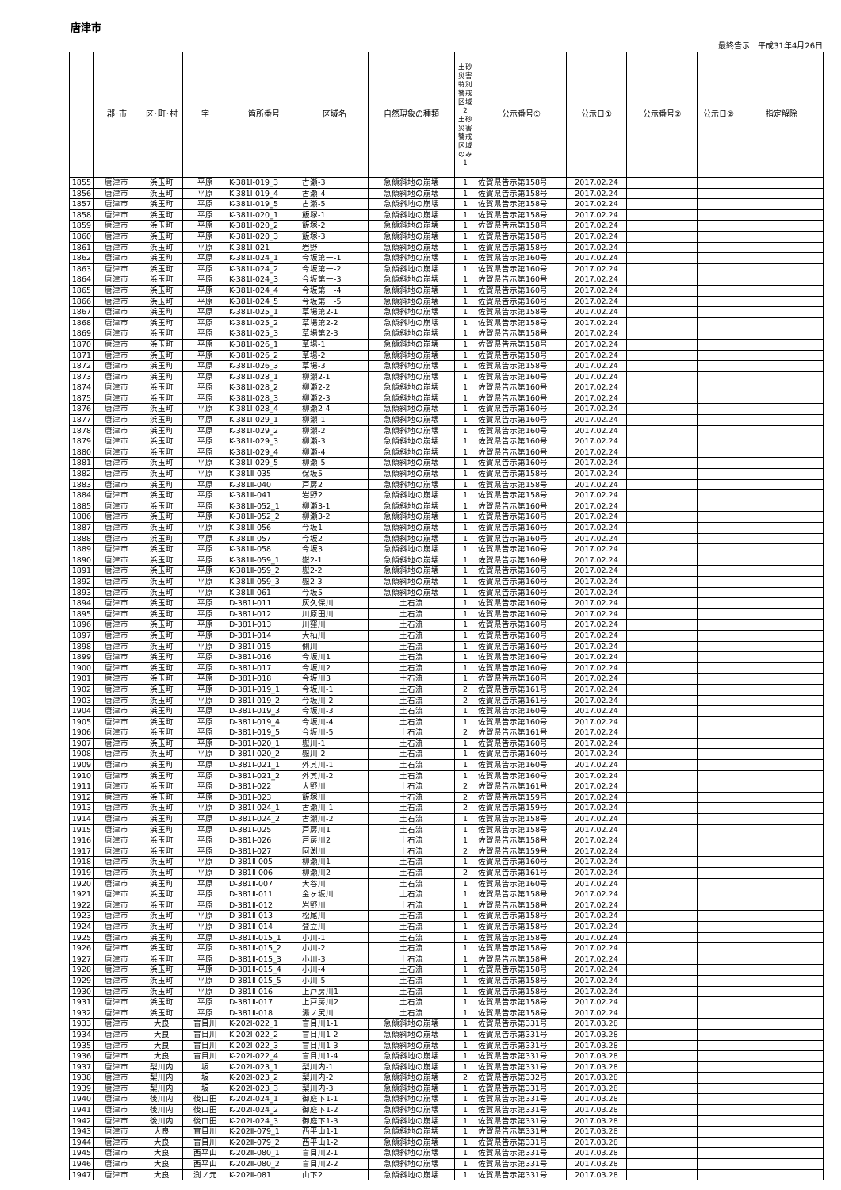唐津市
最終告示　平成31年4月26日
| | 郡･市 | 区･町･村 | 字 | 箇所番号 | 区域名 | 自然現象の種類 | 土砂災害特別警戒区域 2 土砂災害警戒区域のみ 1 | 公示番号① | 公示日① | 公示番号② | 公示日② | 指定解除 |
| --- | --- | --- | --- | --- | --- | --- | --- | --- | --- | --- | --- | --- |
| 1855 | 唐津市 | 浜玉町 | 平原 | K-381Ⅰ-019_3 | 古瀬-3 | 急傾斜地の崩壊 | 1 | 佐賀県告示第158号 | 2017.02.24 | | | |
| 1856 | 唐津市 | 浜玉町 | 平原 | K-381Ⅰ-019_4 | 古瀬-4 | 急傾斜地の崩壊 | 1 | 佐賀県告示第158号 | 2017.02.24 | | | |
| 1857 | 唐津市 | 浜玉町 | 平原 | K-381Ⅰ-019_5 | 古瀬-5 | 急傾斜地の崩壊 | 1 | 佐賀県告示第158号 | 2017.02.24 | | | |
| 1858 | 唐津市 | 浜玉町 | 平原 | K-381Ⅰ-020_1 | 飯塚-1 | 急傾斜地の崩壊 | 1 | 佐賀県告示第158号 | 2017.02.24 | | | |
| 1859 | 唐津市 | 浜玉町 | 平原 | K-381Ⅰ-020_2 | 飯塚-2 | 急傾斜地の崩壊 | 1 | 佐賀県告示第158号 | 2017.02.24 | | | |
| 1860 | 唐津市 | 浜玉町 | 平原 | K-381Ⅰ-020_3 | 飯塚-3 | 急傾斜地の崩壊 | 1 | 佐賀県告示第158号 | 2017.02.24 | | | |
| 1861 | 唐津市 | 浜玉町 | 平原 | K-381Ⅰ-021 | 岩野 | 急傾斜地の崩壊 | 1 | 佐賀県告示第158号 | 2017.02.24 | | | |
| 1862 | 唐津市 | 浜玉町 | 平原 | K-381Ⅰ-024_1 | 今坂第一-1 | 急傾斜地の崩壊 | 1 | 佐賀県告示第160号 | 2017.02.24 | | | |
| 1863 | 唐津市 | 浜玉町 | 平原 | K-381Ⅰ-024_2 | 今坂第一-2 | 急傾斜地の崩壊 | 1 | 佐賀県告示第160号 | 2017.02.24 | | | |
| 1864 | 唐津市 | 浜玉町 | 平原 | K-381Ⅰ-024_3 | 今坂第一-3 | 急傾斜地の崩壊 | 1 | 佐賀県告示第160号 | 2017.02.24 | | | |
| 1865 | 唐津市 | 浜玉町 | 平原 | K-381Ⅰ-024_4 | 今坂第一-4 | 急傾斜地の崩壊 | 1 | 佐賀県告示第160号 | 2017.02.24 | | | |
| 1866 | 唐津市 | 浜玉町 | 平原 | K-381Ⅰ-024_5 | 今坂第一-5 | 急傾斜地の崩壊 | 1 | 佐賀県告示第160号 | 2017.02.24 | | | |
| 1867 | 唐津市 | 浜玉町 | 平原 | K-381Ⅰ-025_1 | 草場第2-1 | 急傾斜地の崩壊 | 1 | 佐賀県告示第158号 | 2017.02.24 | | | |
| 1868 | 唐津市 | 浜玉町 | 平原 | K-381Ⅰ-025_2 | 草場第2-2 | 急傾斜地の崩壊 | 1 | 佐賀県告示第158号 | 2017.02.24 | | | |
| 1869 | 唐津市 | 浜玉町 | 平原 | K-381Ⅰ-025_3 | 草場第2-3 | 急傾斜地の崩壊 | 1 | 佐賀県告示第158号 | 2017.02.24 | | | |
| 1870 | 唐津市 | 浜玉町 | 平原 | K-381Ⅰ-026_1 | 草場-1 | 急傾斜地の崩壊 | 1 | 佐賀県告示第158号 | 2017.02.24 | | | |
| 1871 | 唐津市 | 浜玉町 | 平原 | K-381Ⅰ-026_2 | 草場-2 | 急傾斜地の崩壊 | 1 | 佐賀県告示第158号 | 2017.02.24 | | | |
| 1872 | 唐津市 | 浜玉町 | 平原 | K-381Ⅰ-026_3 | 草場-3 | 急傾斜地の崩壊 | 1 | 佐賀県告示第158号 | 2017.02.24 | | | |
| 1873 | 唐津市 | 浜玉町 | 平原 | K-381Ⅰ-028_1 | 柳瀬2-1 | 急傾斜地の崩壊 | 1 | 佐賀県告示第160号 | 2017.02.24 | | | |
| 1874 | 唐津市 | 浜玉町 | 平原 | K-381Ⅰ-028_2 | 柳瀬2-2 | 急傾斜地の崩壊 | 1 | 佐賀県告示第160号 | 2017.02.24 | | | |
| 1875 | 唐津市 | 浜玉町 | 平原 | K-381Ⅰ-028_3 | 柳瀬2-3 | 急傾斜地の崩壊 | 1 | 佐賀県告示第160号 | 2017.02.24 | | | |
| 1876 | 唐津市 | 浜玉町 | 平原 | K-381Ⅰ-028_4 | 柳瀬2-4 | 急傾斜地の崩壊 | 1 | 佐賀県告示第160号 | 2017.02.24 | | | |
| 1877 | 唐津市 | 浜玉町 | 平原 | K-381Ⅰ-029_1 | 柳瀬-1 | 急傾斜地の崩壊 | 1 | 佐賀県告示第160号 | 2017.02.24 | | | |
| 1878 | 唐津市 | 浜玉町 | 平原 | K-381Ⅰ-029_2 | 柳瀬-2 | 急傾斜地の崩壊 | 1 | 佐賀県告示第160号 | 2017.02.24 | | | |
| 1879 | 唐津市 | 浜玉町 | 平原 | K-381Ⅰ-029_3 | 柳瀬-3 | 急傾斜地の崩壊 | 1 | 佐賀県告示第160号 | 2017.02.24 | | | |
| 1880 | 唐津市 | 浜玉町 | 平原 | K-381Ⅰ-029_4 | 柳瀬-4 | 急傾斜地の崩壊 | 1 | 佐賀県告示第160号 | 2017.02.24 | | | |
| 1881 | 唐津市 | 浜玉町 | 平原 | K-381Ⅰ-029_5 | 柳瀬-5 | 急傾斜地の崩壊 | 1 | 佐賀県告示第160号 | 2017.02.24 | | | |
| 1882 | 唐津市 | 浜玉町 | 平原 | K-381Ⅱ-035 | 保坂5 | 急傾斜地の崩壊 | 1 | 佐賀県告示第158号 | 2017.02.24 | | | |
| 1883 | 唐津市 | 浜玉町 | 平原 | K-381Ⅱ-040 | 戸房2 | 急傾斜地の崩壊 | 1 | 佐賀県告示第158号 | 2017.02.24 | | | |
| 1884 | 唐津市 | 浜玉町 | 平原 | K-381Ⅱ-041 | 岩野2 | 急傾斜地の崩壊 | 1 | 佐賀県告示第158号 | 2017.02.24 | | | |
| 1885 | 唐津市 | 浜玉町 | 平原 | K-381Ⅱ-052_1 | 柳瀬3-1 | 急傾斜地の崩壊 | 1 | 佐賀県告示第160号 | 2017.02.24 | | | |
| 1886 | 唐津市 | 浜玉町 | 平原 | K-381Ⅱ-052_2 | 柳瀬3-2 | 急傾斜地の崩壊 | 1 | 佐賀県告示第160号 | 2017.02.24 | | | |
| 1887 | 唐津市 | 浜玉町 | 平原 | K-381Ⅱ-056 | 今坂1 | 急傾斜地の崩壊 | 1 | 佐賀県告示第160号 | 2017.02.24 | | | |
| 1888 | 唐津市 | 浜玉町 | 平原 | K-381Ⅱ-057 | 今坂2 | 急傾斜地の崩壊 | 1 | 佐賀県告示第160号 | 2017.02.24 | | | |
| 1889 | 唐津市 | 浜玉町 | 平原 | K-381Ⅱ-058 | 今坂3 | 急傾斜地の崩壊 | 1 | 佐賀県告示第160号 | 2017.02.24 | | | |
| 1890 | 唐津市 | 浜玉町 | 平原 | K-381Ⅱ-059_1 | 嶽2-1 | 急傾斜地の崩壊 | 1 | 佐賀県告示第160号 | 2017.02.24 | | | |
| 1891 | 唐津市 | 浜玉町 | 平原 | K-381Ⅱ-059_2 | 嶽2-2 | 急傾斜地の崩壊 | 1 | 佐賀県告示第160号 | 2017.02.24 | | | |
| 1892 | 唐津市 | 浜玉町 | 平原 | K-381Ⅱ-059_3 | 嶽2-3 | 急傾斜地の崩壊 | 1 | 佐賀県告示第160号 | 2017.02.24 | | | |
| 1893 | 唐津市 | 浜玉町 | 平原 | K-381Ⅱ-061 | 今坂5 | 急傾斜地の崩壊 | 1 | 佐賀県告示第160号 | 2017.02.24 | | | |
| 1894 | 唐津市 | 浜玉町 | 平原 | D-381Ⅰ-011 | 灰久保川 | 土石流 | 1 | 佐賀県告示第160号 | 2017.02.24 | | | |
| 1895 | 唐津市 | 浜玉町 | 平原 | D-381Ⅰ-012 | 川原田川 | 土石流 | 1 | 佐賀県告示第160号 | 2017.02.24 | | | |
| 1896 | 唐津市 | 浜玉町 | 平原 | D-381Ⅰ-013 | 川窪川 | 土石流 | 1 | 佐賀県告示第160号 | 2017.02.24 | | | |
| 1897 | 唐津市 | 浜玉町 | 平原 | D-381Ⅰ-014 | 大杣川 | 土石流 | 1 | 佐賀県告示第160号 | 2017.02.24 | | | |
| 1898 | 唐津市 | 浜玉町 | 平原 | D-381Ⅰ-015 | 側川 | 土石流 | 1 | 佐賀県告示第160号 | 2017.02.24 | | | |
| 1899 | 唐津市 | 浜玉町 | 平原 | D-381Ⅰ-016 | 今坂川1 | 土石流 | 1 | 佐賀県告示第160号 | 2017.02.24 | | | |
| 1900 | 唐津市 | 浜玉町 | 平原 | D-381Ⅰ-017 | 今坂川2 | 土石流 | 1 | 佐賀県告示第160号 | 2017.02.24 | | | |
| 1901 | 唐津市 | 浜玉町 | 平原 | D-381Ⅰ-018 | 今坂川3 | 土石流 | 1 | 佐賀県告示第160号 | 2017.02.24 | | | |
| 1902 | 唐津市 | 浜玉町 | 平原 | D-381Ⅰ-019_1 | 今坂川-1 | 土石流 | 2 | 佐賀県告示第161号 | 2017.02.24 | | | |
| 1903 | 唐津市 | 浜玉町 | 平原 | D-381Ⅰ-019_2 | 今坂川-2 | 土石流 | 2 | 佐賀県告示第161号 | 2017.02.24 | | | |
| 1904 | 唐津市 | 浜玉町 | 平原 | D-381Ⅰ-019_3 | 今坂川-3 | 土石流 | 1 | 佐賀県告示第160号 | 2017.02.24 | | | |
| 1905 | 唐津市 | 浜玉町 | 平原 | D-381Ⅰ-019_4 | 今坂川-4 | 土石流 | 1 | 佐賀県告示第160号 | 2017.02.24 | | | |
| 1906 | 唐津市 | 浜玉町 | 平原 | D-381Ⅰ-019_5 | 今坂川-5 | 土石流 | 2 | 佐賀県告示第161号 | 2017.02.24 | | | |
| 1907 | 唐津市 | 浜玉町 | 平原 | D-381Ⅰ-020_1 | 嶽川-1 | 土石流 | 1 | 佐賀県告示第160号 | 2017.02.24 | | | |
| 1908 | 唐津市 | 浜玉町 | 平原 | D-381Ⅰ-020_2 | 嶽川-2 | 土石流 | 1 | 佐賀県告示第160号 | 2017.02.24 | | | |
| 1909 | 唐津市 | 浜玉町 | 平原 | D-381Ⅰ-021_1 | 外其川-1 | 土石流 | 1 | 佐賀県告示第160号 | 2017.02.24 | | | |
| 1910 | 唐津市 | 浜玉町 | 平原 | D-381Ⅰ-021_2 | 外其川-2 | 土石流 | 1 | 佐賀県告示第160号 | 2017.02.24 | | | |
| 1911 | 唐津市 | 浜玉町 | 平原 | D-381Ⅰ-022 | 大野川 | 土石流 | 2 | 佐賀県告示第161号 | 2017.02.24 | | | |
| 1912 | 唐津市 | 浜玉町 | 平原 | D-381Ⅰ-023 | 飯塚川 | 土石流 | 2 | 佐賀県告示第159号 | 2017.02.24 | | | |
| 1913 | 唐津市 | 浜玉町 | 平原 | D-381Ⅰ-024_1 | 古瀬川-1 | 土石流 | 2 | 佐賀県告示第159号 | 2017.02.24 | | | |
| 1914 | 唐津市 | 浜玉町 | 平原 | D-381Ⅰ-024_2 | 古瀬川-2 | 土石流 | 1 | 佐賀県告示第158号 | 2017.02.24 | | | |
| 1915 | 唐津市 | 浜玉町 | 平原 | D-381Ⅰ-025 | 戸房川1 | 土石流 | 1 | 佐賀県告示第158号 | 2017.02.24 | | | |
| 1916 | 唐津市 | 浜玉町 | 平原 | D-381Ⅰ-026 | 戸房川2 | 土石流 | 1 | 佐賀県告示第158号 | 2017.02.24 | | | |
| 1917 | 唐津市 | 浜玉町 | 平原 | D-381Ⅰ-027 | 阿渕川 | 土石流 | 2 | 佐賀県告示第159号 | 2017.02.24 | | | |
| 1918 | 唐津市 | 浜玉町 | 平原 | D-381Ⅱ-005 | 柳瀬川1 | 土石流 | 1 | 佐賀県告示第160号 | 2017.02.24 | | | |
| 1919 | 唐津市 | 浜玉町 | 平原 | D-381Ⅱ-006 | 柳瀬川2 | 土石流 | 2 | 佐賀県告示第161号 | 2017.02.24 | | | |
| 1920 | 唐津市 | 浜玉町 | 平原 | D-381Ⅱ-007 | 大谷川 | 土石流 | 1 | 佐賀県告示第160号 | 2017.02.24 | | | |
| 1921 | 唐津市 | 浜玉町 | 平原 | D-381Ⅱ-011 | 金ヶ坂川 | 土石流 | 1 | 佐賀県告示第158号 | 2017.02.24 | | | |
| 1922 | 唐津市 | 浜玉町 | 平原 | D-381Ⅱ-012 | 岩野川 | 土石流 | 1 | 佐賀県告示第158号 | 2017.02.24 | | | |
| 1923 | 唐津市 | 浜玉町 | 平原 | D-381Ⅱ-013 | 松尾川 | 土石流 | 1 | 佐賀県告示第158号 | 2017.02.24 | | | |
| 1924 | 唐津市 | 浜玉町 | 平原 | D-381Ⅱ-014 | 登立川 | 土石流 | 1 | 佐賀県告示第158号 | 2017.02.24 | | | |
| 1925 | 唐津市 | 浜玉町 | 平原 | D-381Ⅱ-015_1 | 小川-1 | 土石流 | 1 | 佐賀県告示第158号 | 2017.02.24 | | | |
| 1926 | 唐津市 | 浜玉町 | 平原 | D-381Ⅱ-015_2 | 小川-2 | 土石流 | 1 | 佐賀県告示第158号 | 2017.02.24 | | | |
| 1927 | 唐津市 | 浜玉町 | 平原 | D-381Ⅱ-015_3 | 小川-3 | 土石流 | 1 | 佐賀県告示第158号 | 2017.02.24 | | | |
| 1928 | 唐津市 | 浜玉町 | 平原 | D-381Ⅱ-015_4 | 小川-4 | 土石流 | 1 | 佐賀県告示第158号 | 2017.02.24 | | | |
| 1929 | 唐津市 | 浜玉町 | 平原 | D-381Ⅱ-015_5 | 小川-5 | 土石流 | 1 | 佐賀県告示第158号 | 2017.02.24 | | | |
| 1930 | 唐津市 | 浜玉町 | 平原 | D-381Ⅱ-016 | 上戸房川1 | 土石流 | 1 | 佐賀県告示第158号 | 2017.02.24 | | | |
| 1931 | 唐津市 | 浜玉町 | 平原 | D-381Ⅱ-017 | 上戸房川2 | 土石流 | 1 | 佐賀県告示第158号 | 2017.02.24 | | | |
| 1932 | 唐津市 | 浜玉町 | 平原 | D-381Ⅱ-018 | 湯ノ尻川 | 土石流 | 1 | 佐賀県告示第158号 | 2017.02.24 | | | |
| 1933 | 唐津市 | 大良 | 盲目川 | K-202Ⅰ-022_1 | 盲目川1-1 | 急傾斜地の崩壊 | 1 | 佐賀県告示第331号 | 2017.03.28 | | | |
| 1934 | 唐津市 | 大良 | 盲目川 | K-202Ⅰ-022_2 | 盲目川1-2 | 急傾斜地の崩壊 | 1 | 佐賀県告示第331号 | 2017.03.28 | | | |
| 1935 | 唐津市 | 大良 | 盲目川 | K-202Ⅰ-022_3 | 盲目川1-3 | 急傾斜地の崩壊 | 1 | 佐賀県告示第331号 | 2017.03.28 | | | |
| 1936 | 唐津市 | 大良 | 盲目川 | K-202Ⅰ-022_4 | 盲目川1-4 | 急傾斜地の崩壊 | 1 | 佐賀県告示第331号 | 2017.03.28 | | | |
| 1937 | 唐津市 | 梨川内 | 坂 | K-202Ⅰ-023_1 | 梨川内-1 | 急傾斜地の崩壊 | 1 | 佐賀県告示第331号 | 2017.03.28 | | | |
| 1938 | 唐津市 | 梨川内 | 坂 | K-202Ⅰ-023_2 | 梨川内-2 | 急傾斜地の崩壊 | 2 | 佐賀県告示第332号 | 2017.03.28 | | | |
| 1939 | 唐津市 | 梨川内 | 坂 | K-202Ⅰ-023_3 | 梨川内-3 | 急傾斜地の崩壊 | 1 | 佐賀県告示第331号 | 2017.03.28 | | | |
| 1940 | 唐津市 | 後川内 | 後口田 | K-202Ⅰ-024_1 | 御庭下1-1 | 急傾斜地の崩壊 | 1 | 佐賀県告示第331号 | 2017.03.28 | | | |
| 1941 | 唐津市 | 後川内 | 後口田 | K-202Ⅰ-024_2 | 御庭下1-2 | 急傾斜地の崩壊 | 1 | 佐賀県告示第331号 | 2017.03.28 | | | |
| 1942 | 唐津市 | 後川内 | 後口田 | K-202Ⅰ-024_3 | 御庭下1-3 | 急傾斜地の崩壊 | 1 | 佐賀県告示第331号 | 2017.03.28 | | | |
| 1943 | 唐津市 | 大良 | 盲目川 | K-202Ⅱ-079_1 | 西平山1-1 | 急傾斜地の崩壊 | 1 | 佐賀県告示第331号 | 2017.03.28 | | | |
| 1944 | 唐津市 | 大良 | 盲目川 | K-202Ⅱ-079_2 | 西平山1-2 | 急傾斜地の崩壊 | 1 | 佐賀県告示第331号 | 2017.03.28 | | | |
| 1945 | 唐津市 | 大良 | 西平山 | K-202Ⅱ-080_1 | 盲目川2-1 | 急傾斜地の崩壊 | 1 | 佐賀県告示第331号 | 2017.03.28 | | | |
| 1946 | 唐津市 | 大良 | 西平山 | K-202Ⅱ-080_2 | 盲目川2-2 | 急傾斜地の崩壊 | 1 | 佐賀県告示第331号 | 2017.03.28 | | | |
| 1947 | 唐津市 | 大良 | 渕ノ元 | K-202Ⅱ-081 | 山下2 | 急傾斜地の崩壊 | 1 | 佐賀県告示第331号 | 2017.03.28 | | | |